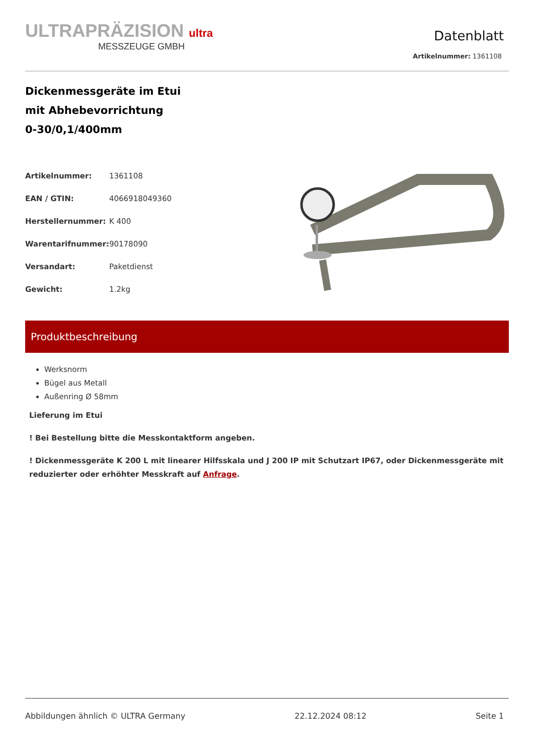ULTRAPRÄZISION ultra
MESSZEUGE GMBH
Datenblatt
Artikelnummer: 1361108
Dickenmessgeräte im Etui
mit Abhebevorrichtung
0-30/0,1/400mm
| Artikelnummer: | 1361108 |
| EAN / GTIN: | 4066918049360 |
| Herstellernummer: | K 400 |
| Warentarifnummer: | 90178090 |
| Versandart: | Paketdienst |
| Gewicht: | 1.2kg |
Produktbeschreibung
Werksnorm
Bügel aus Metall
Außenring Ø 58mm
Lieferung im Etui
! Bei Bestellung bitte die Messkontaktform angeben.
! Dickenmessgeräte K 200 L mit linearer Hilfsskala und J 200 IP mit Schutzart IP67, oder Dickenmessgeräte mit reduzierter oder erhöhter Messkraft auf Anfrage.
Abbildungen ähnlich © ULTRA Germany 22.12.2024 08:12 Seite 1